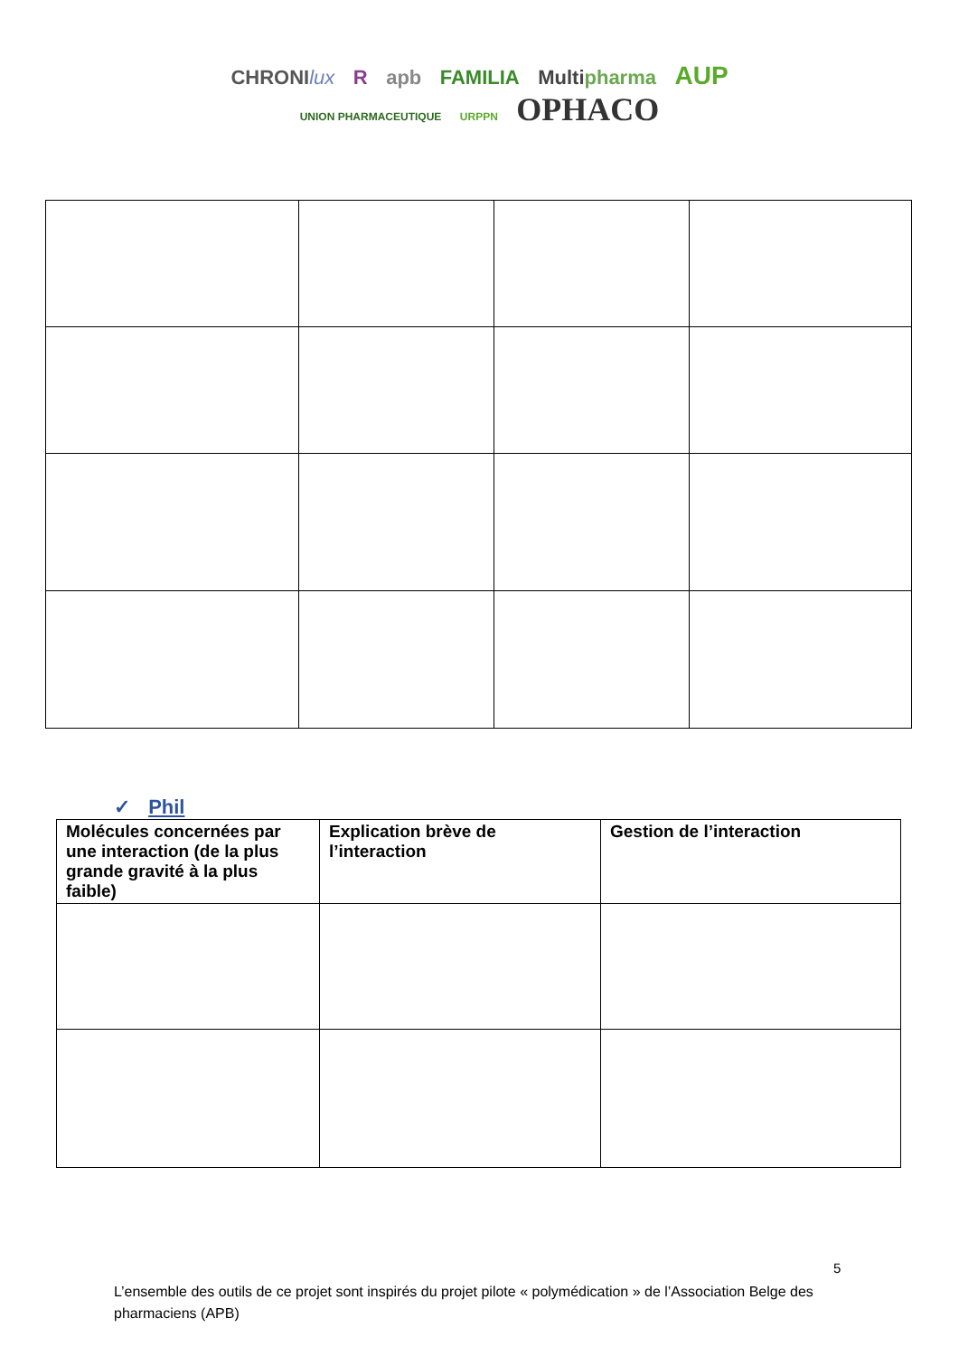CHRONIlux R apb FAMILIA Multipharma AUP
UNION PHARMACEUTIQUE URPPN OPHACO
✓ Phil
| Molécules concernées par une interaction (de la plus grande gravité à la plus faible) | Explication brève de l’interaction | Gestion de l’interaction |
| --- | --- | --- |
5
L’ensemble des outils de ce projet sont inspirés du projet pilote « polymédication » de l’Association Belge des pharmaciens (APB)